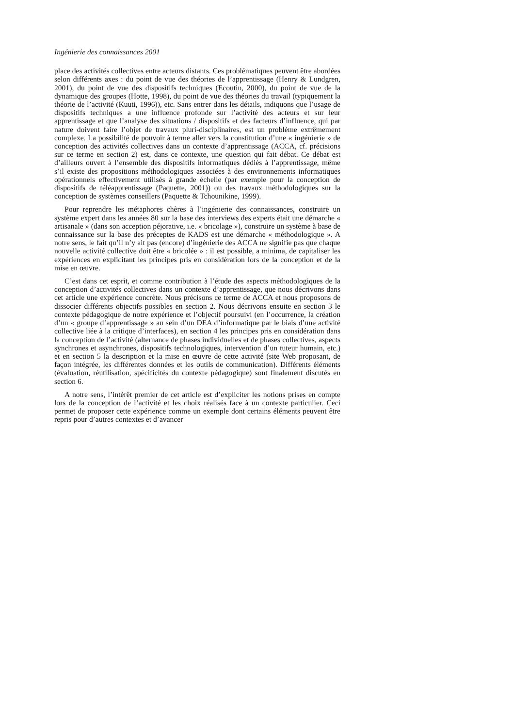Ingénierie des connaissances 2001
place des activités collectives entre acteurs distants. Ces problématiques peuvent être abordées selon différents axes : du point de vue des théories de l’apprentissage (Henry & Lundgren, 2001), du point de vue des dispositifs techniques (Ecoutin, 2000), du point de vue de la dynamique des groupes (Hotte, 1998), du point de vue des théories du travail (typiquement la théorie de l’activité (Kuuti, 1996)), etc. Sans entrer dans les détails, indiquons que l’usage de dispositifs techniques a une influence profonde sur l’activité des acteurs et sur leur apprentissage et que l’analyse des situations / dispositifs et des facteurs d’influence, qui par nature doivent faire l’objet de travaux pluri-disciplinaires, est un problème extrêmement complexe. La possibilité de pouvoir à terme aller vers la constitution d’une « ingénierie » de conception des activités collectives dans un contexte d’apprentissage (ACCA, cf. précisions sur ce terme en section 2) est, dans ce contexte, une question qui fait débat. Ce débat est d’ailleurs ouvert à l’ensemble des dispositifs informatiques dédiés à l’apprentissage, même s’il existe des propositions méthodologiques associées à des environnements informatiques opérationnels effectivement utilisés à grande échelle (par exemple pour la conception de dispositifs de téléapprentissage (Paquette, 2001)) ou des travaux méthodologiques sur la conception de systèmes conseillers (Paquette & Tchounikine, 1999).
Pour reprendre les métaphores chères à l’ingénierie des connaissances, construire un système expert dans les années 80 sur la base des interviews des experts était une démarche « artisanale » (dans son acception péjorative, i.e. « bricolage »), construire un système à base de connaissance sur la base des préceptes de KADS est une démarche « méthodologique ». A notre sens, le fait qu’il n’y ait pas (encore) d’ingénierie des ACCA ne signifie pas que chaque nouvelle activité collective doit être « bricolée » : il est possible, a minima, de capitaliser les expériences en explicitant les principes pris en considération lors de la conception et de la mise en œuvre.
C’est dans cet esprit, et comme contribution à l’étude des aspects méthodologiques de la conception d’activités collectives dans un contexte d’apprentissage, que nous décrivons dans cet article une expérience concrète. Nous précisons ce terme de ACCA et nous proposons de dissocier différents objectifs possibles en section 2. Nous décrivons ensuite en section 3 le contexte pédagogique de notre expérience et l’objectif poursuivi (en l’occurrence, la création d’un « groupe d’apprentissage » au sein d’un DEA d’informatique par le biais d’une activité collective liée à la critique d’interfaces), en section 4 les principes pris en considération dans la conception de l’activité (alternance de phases individuelles et de phases collectives, aspects synchrones et asynchrones, dispositifs technologiques, intervention d’un tuteur humain, etc.) et en section 5 la description et la mise en œuvre de cette activité (site Web proposant, de façon intégrée, les différentes données et les outils de communication). Différents éléments (évaluation, réutilisation, spécificités du contexte pédagogique) sont finalement discutés en section 6.
A notre sens, l’intérêt premier de cet article est d’expliciter les notions prises en compte lors de la conception de l’activité et les choix réalisés face à un contexte particulier. Ceci permet de proposer cette expérience comme un exemple dont certains éléments peuvent être repris pour d’autres contextes et d’avancer